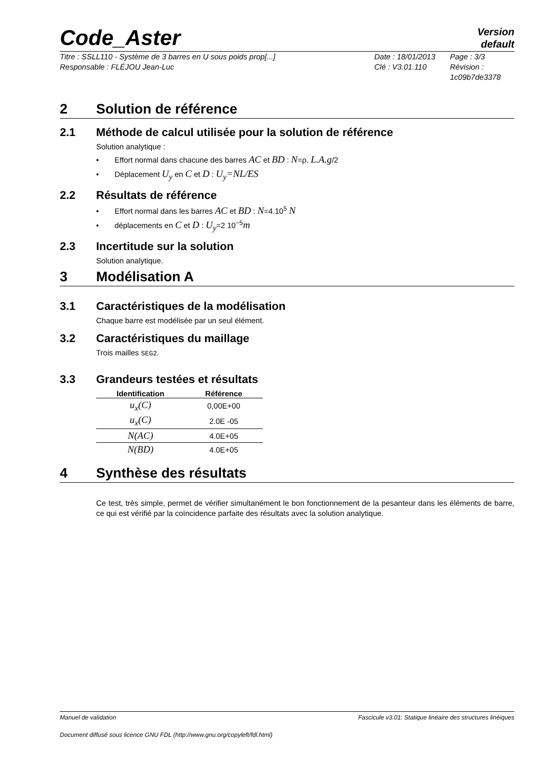Code_Aster
Version
default
Titre : SSLL110 - Système de 3 barres en U sous poids prop[...]
Responsable : FLÉJOU Jean-Luc
Date : 18/01/2013
Clé : V3.01.110
Page : 3/3
Révision :
1c09b7de3378
2 Solution de référence
2.1 Méthode de calcul utilisée pour la solution de référence
Solution analytique :
• Effort normal dans chacune des barres AC et BD : N=ρ. L.A.g/2
• Déplacement U<sub>y</sub> en C et D : U<sub>y</sub>=NL/ES
2.2 Résultats de référence
• Effort normal dans les barres AC et BD : N=4.10<sup>5</sup> N
• déplacements en C et D : U<sub>y</sub>=2 10<sup>−5</sup>m
2.3 Incertitude sur la solution
Solution analytique.
3 Modélisation A
3.1 Caractéristiques de la modélisation
Chaque barre est modélisée par un seul élément.
3.2 Caractéristiques du maillage
Trois mailles SEG2.
3.3 Grandeurs testées et résultats
| Identification | Référence |
| --- | --- |
| u<sub>x</sub>(C) | 0,00E+00 |
| u<sub>x</sub>(C) | 2.0E -05 |
| N(AC) | 4.0E+05 |
| N(BD) | 4.0E+05 |
4 Synthèse des résultats
Ce test, très simple, permet de vérifier simultanément le bon fonctionnement de la pesanteur dans les éléments de barre, ce qui est vérifié par la coïncidence parfaite des résultats avec la solution analytique.
Manuel de validation Fascicule v3.01: Statique linéaire des structures linéiques
Document diffusé sous licence GNU FDL (http://www.gnu.org/copyleft/fdl.html)